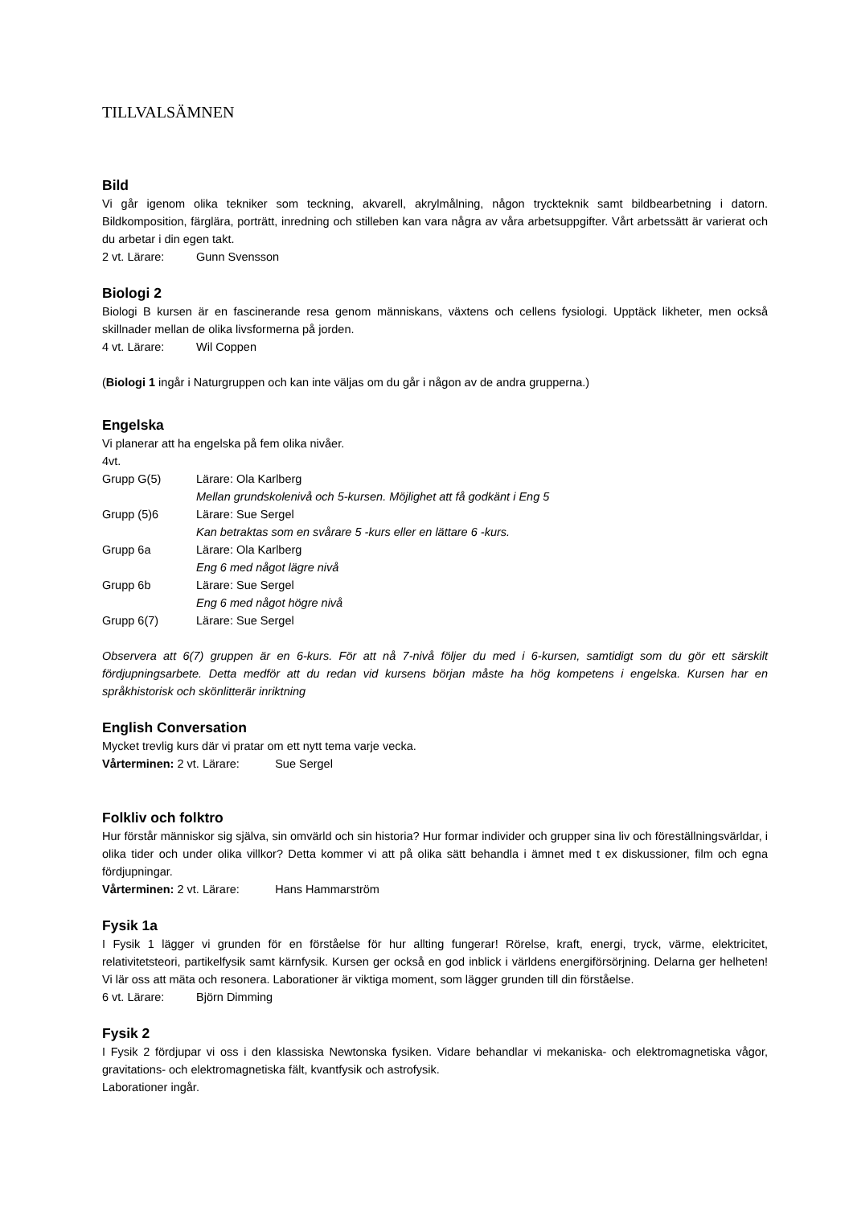TILLVALSÄMNEN
Bild
Vi går igenom olika tekniker som teckning, akvarell, akrylmålning, någon tryckteknik samt bildbearbetning i datorn. Bildkomposition, färglära, porträtt, inredning och stilleben kan vara några av våra arbetsuppgifter. Vårt arbetssätt är varierat och du arbetar i din egen takt.
2 vt. Lärare: Gunn Svensson
Biologi 2
Biologi B kursen är en fascinerande resa genom människans, växtens och cellens fysiologi. Upptäck likheter, men också skillnader mellan de olika livsformerna på jorden.
4 vt. Lärare: Wil Coppen
(Biologi 1 ingår i Naturgruppen och kan inte väljas om du går i någon av de andra grupperna.)
Engelska
Vi planerar att ha engelska på fem olika nivåer.
4vt.
Grupp G(5) Lärare: Ola Karlberg
Mellan grundskolenivå och 5-kursen. Möjlighet att få godkänt i Eng 5
Grupp (5)6 Lärare: Sue Sergel
Kan betraktas som en svårare 5 -kurs eller en lättare 6 -kurs.
Grupp 6a Lärare: Ola Karlberg
Eng 6 med något lägre nivå
Grupp 6b Lärare: Sue Sergel
Eng 6 med något högre nivå
Grupp 6(7) Lärare: Sue Sergel
Observera att 6(7) gruppen är en 6-kurs. För att nå 7-nivå följer du med i 6-kursen, samtidigt som du gör ett särskilt fördjupningsarbete. Detta medför att du redan vid kursens början måste ha hög kompetens i engelska. Kursen har en språkhistorisk och skönlitterär inriktning
English Conversation
Mycket trevlig kurs där vi pratar om ett nytt tema varje vecka.
Vårterminen: 2 vt. Lärare: Sue Sergel
Folkliv och folktro
Hur förstår människor sig själva, sin omvärld och sin historia? Hur formar individer och grupper sina liv och föreställningsvärldar, i olika tider och under olika villkor? Detta kommer vi att på olika sätt behandla i ämnet med t ex diskussioner, film och egna fördjupningar.
Vårterminen: 2 vt. Lärare: Hans Hammarström
Fysik 1a
I Fysik 1 lägger vi grunden för en förståelse för hur allting fungerar! Rörelse, kraft, energi, tryck, värme, elektricitet, relativitetsteori, partikelfysik samt kärnfysik. Kursen ger också en god inblick i världens energiförsörjning. Delarna ger helheten! Vi lär oss att mäta och resonera. Laborationer är viktiga moment, som lägger grunden till din förståelse.
6 vt. Lärare: Björn Dimming
Fysik 2
I Fysik 2 fördjupar vi oss i den klassiska Newtonska fysiken. Vidare behandlar vi mekaniska- och elektromagnetiska vågor, gravitations- och elektromagnetiska fält, kvantfysik och astrofysik.
Laborationer ingår.